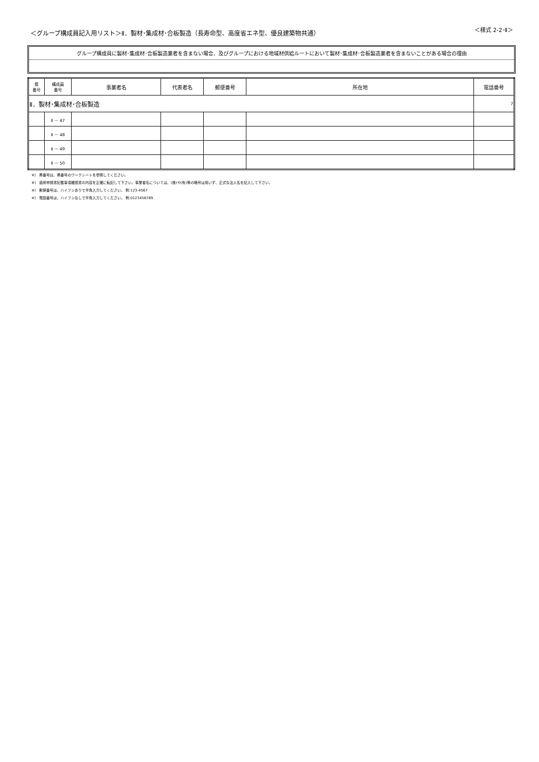＜グループ構成員記入用リスト＞Ⅱ．製材･集成材･合板製造（長寿命型、高度省エネ型、優良建築物共通） ＜様式 2-2･Ⅱ＞
グループ構成員に製材･集成材･合板製造業者を含まない場合、及びグループにおける地域材供給ルートにおいて製材･集成材･合板製造業者を含まないことがある場合の理由
| 県 番号 | 構成員 番号 | 事業者名 | 代表者名 | 郵便番号 | 所在地 | 電話番号 |
| --- | --- | --- | --- | --- | --- | --- |
| Ⅱ．製材･集成材･合板製造 | | | | | | 7 |
| | Ⅱ － 47 | | | | | |
| | Ⅱ － 48 | | | | | |
| | Ⅱ － 49 | | | | | |
| | Ⅱ － 50 | | | | | |
※） 県番号は、県番号のワークシートを参照してください。
※） 適用申請書記載事項確認書の内容を正確に転記して下さい。事業者名については、(株)や(有)等の略号は用いず、正式な法人名を記入して下さい。
※） 郵便番号は、ハイフンありで半角入力してください。 例:123-4567
※） 電話番号は、ハイフンなしで半角入力してください。 例:0123456789